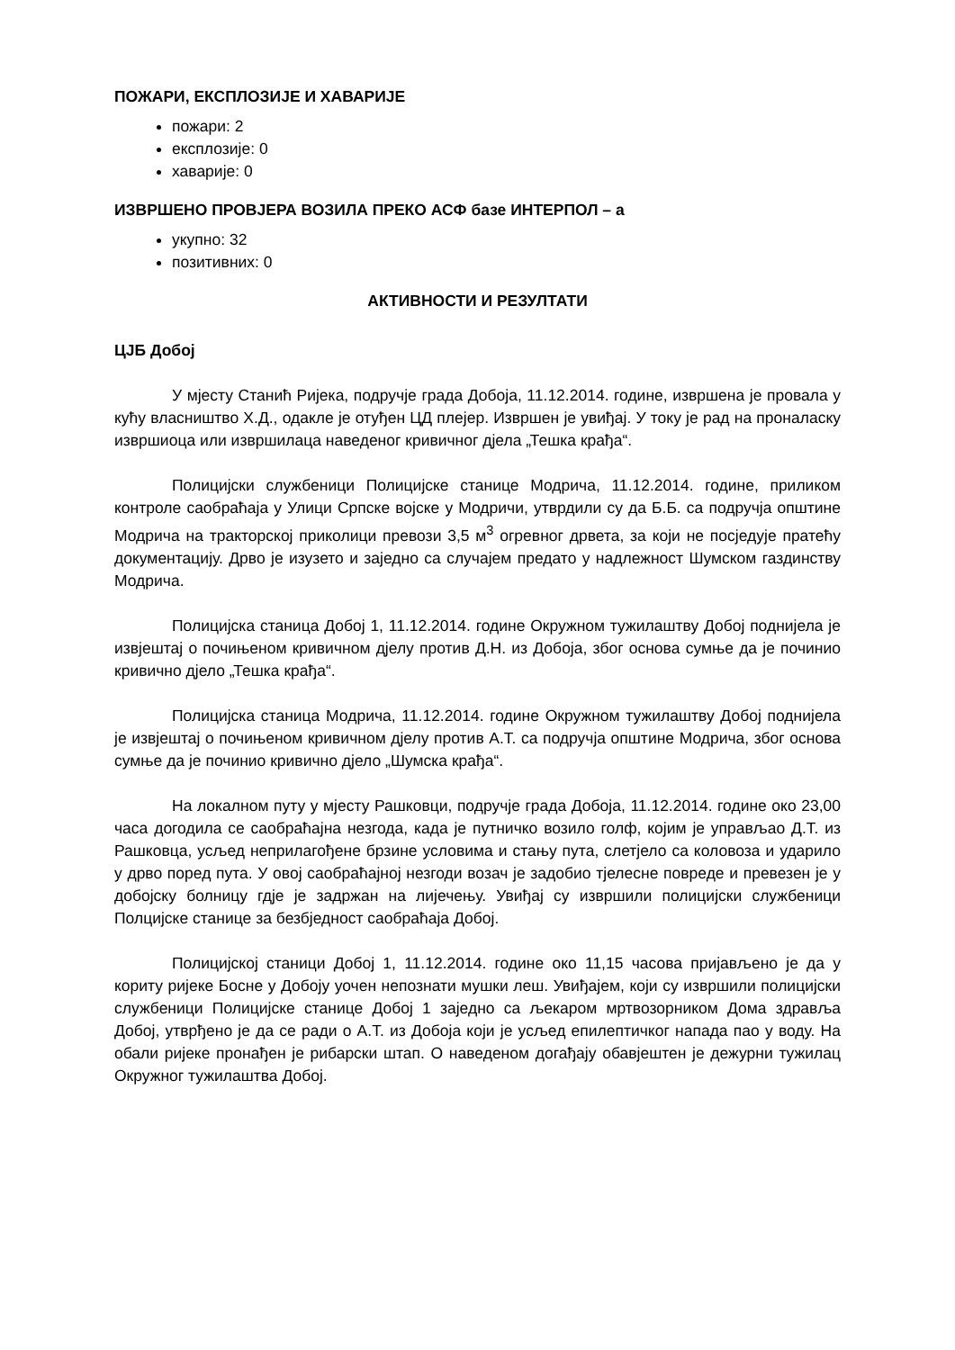ПОЖАРИ, ЕКСПЛОЗИЈЕ И ХАВАРИЈЕ
пожари: 2
експлозије: 0
хаварије: 0
ИЗВРШЕНО ПРОВЈЕРА ВОЗИЛА ПРЕКО АСФ базе ИНТЕРПОЛ – а
укупно: 32
позитивних: 0
АКТИВНОСТИ И РЕЗУЛТАТИ
ЦЈБ Добој
У мјесту Станић Ријека, подручје града Добоја, 11.12.2014. године, извршена је провала у кућу власништво Х.Д., одакле је отуђен ЦД плејер. Извршен је увиђај. У току је рад на проналаску извршиоца или извршилаца наведеног кривичног дјела „Тешка крађа“.
Полицијски службеници Полицијске станице Модрича, 11.12.2014. године, приликом контроле саобраћаја у Улици Српске војске у Модричи, утврдили су да Б.Б. са подручја општине Модрича на тракторској приколици превози 3,5 м<sup>3</sup> огревног дрвета, за који не посједује пратећу документацију. Дрво је изузето и заједно са случајем предато у надлежност Шумском газдинству Модрича.
Полицијска станица Добој 1, 11.12.2014. године Окружном тужилаштву Добој поднијела је извјештај о почињеном кривичном дјелу против Д.Н. из Добоја, због основа сумње да је починио кривично дјело „Тешка крађа“.
Полицијска станица Модрича, 11.12.2014. године Окружном тужилаштву Добој поднијела је извјештај о почињеном кривичном дјелу против А.Т. са подручја општине Модрича, због основа сумње да је починио кривично дјело „Шумска крађа“.
На локалном путу у мјесту Рашковци, подручје града Добоја, 11.12.2014. године око 23,00 часа догодила се саобраћајна незгода, када је путничко возило голф, којим је управљао Д.Т. из Рашковца, усљед неприлагођене брзине условима и стању пута, слетјело са коловоза и ударило у дрво поред пута. У овој саобраћајној незгоди возач је задобио тјелесне повреде и превезен је у добојску болницу гдје је задржан на лијечењу. Увиђај су извршили полицијски службеници Полцијске станице за безбједност саобраћаја Добој.
Полицијској станици Добој 1, 11.12.2014. године око 11,15 часова пријављено је да у кориту ријеке Босне у Добоју уочен непознати мушки леш. Увиђајем, који су извршили полицијски службеници Полицијске станице Добој 1 заједно са љекаром мртвозорником Дома здравља Добој, утврђено је да се ради о А.Т. из Добоја који је усљед епилептичког напада пао у воду. На обали ријеке пронађен је рибарски штап. О наведеном догађају обавјештен је дежурни тужилац Окружног тужилаштва Добој.